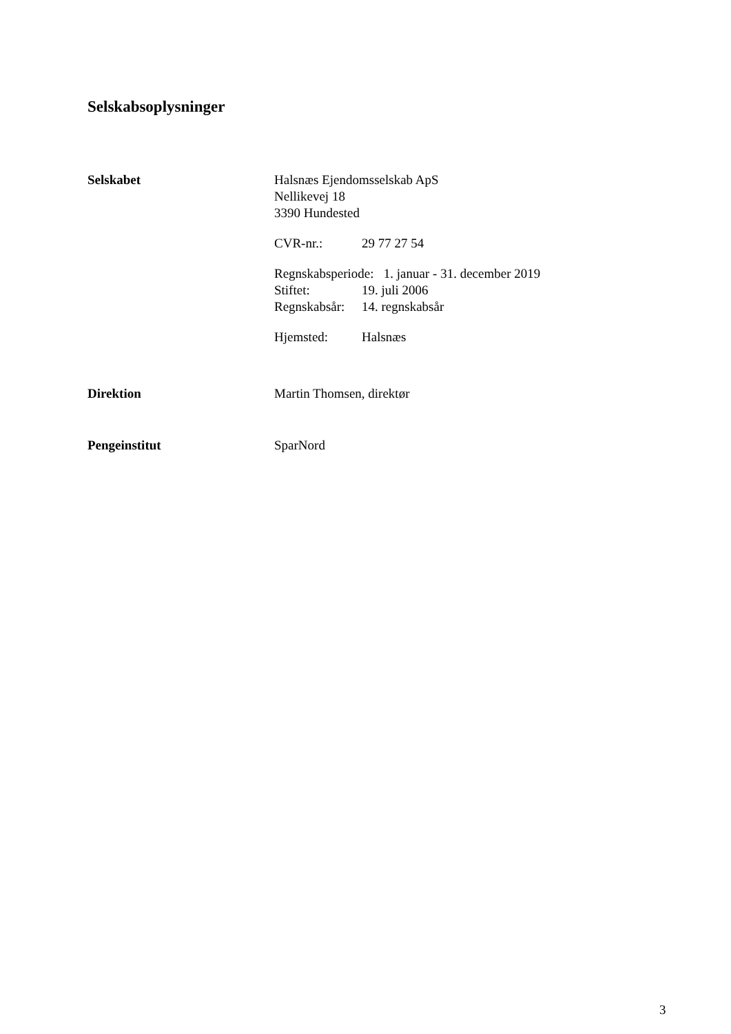Selskabsoplysninger
Selskabet Halsnæs Ejendomsselskab ApS
Nellikevej 18
3390 Hundested
CVR-nr.: 29 77 27 54
Regnskabsperiode: 1. januar - 31. december 2019
Stiftet: 19. juli 2006
Regnskabsår: 14. regnskabsår
Hjemsted: Halsnæs
Direktion Martin Thomsen, direktør
Pengeinstitut SparNord
3